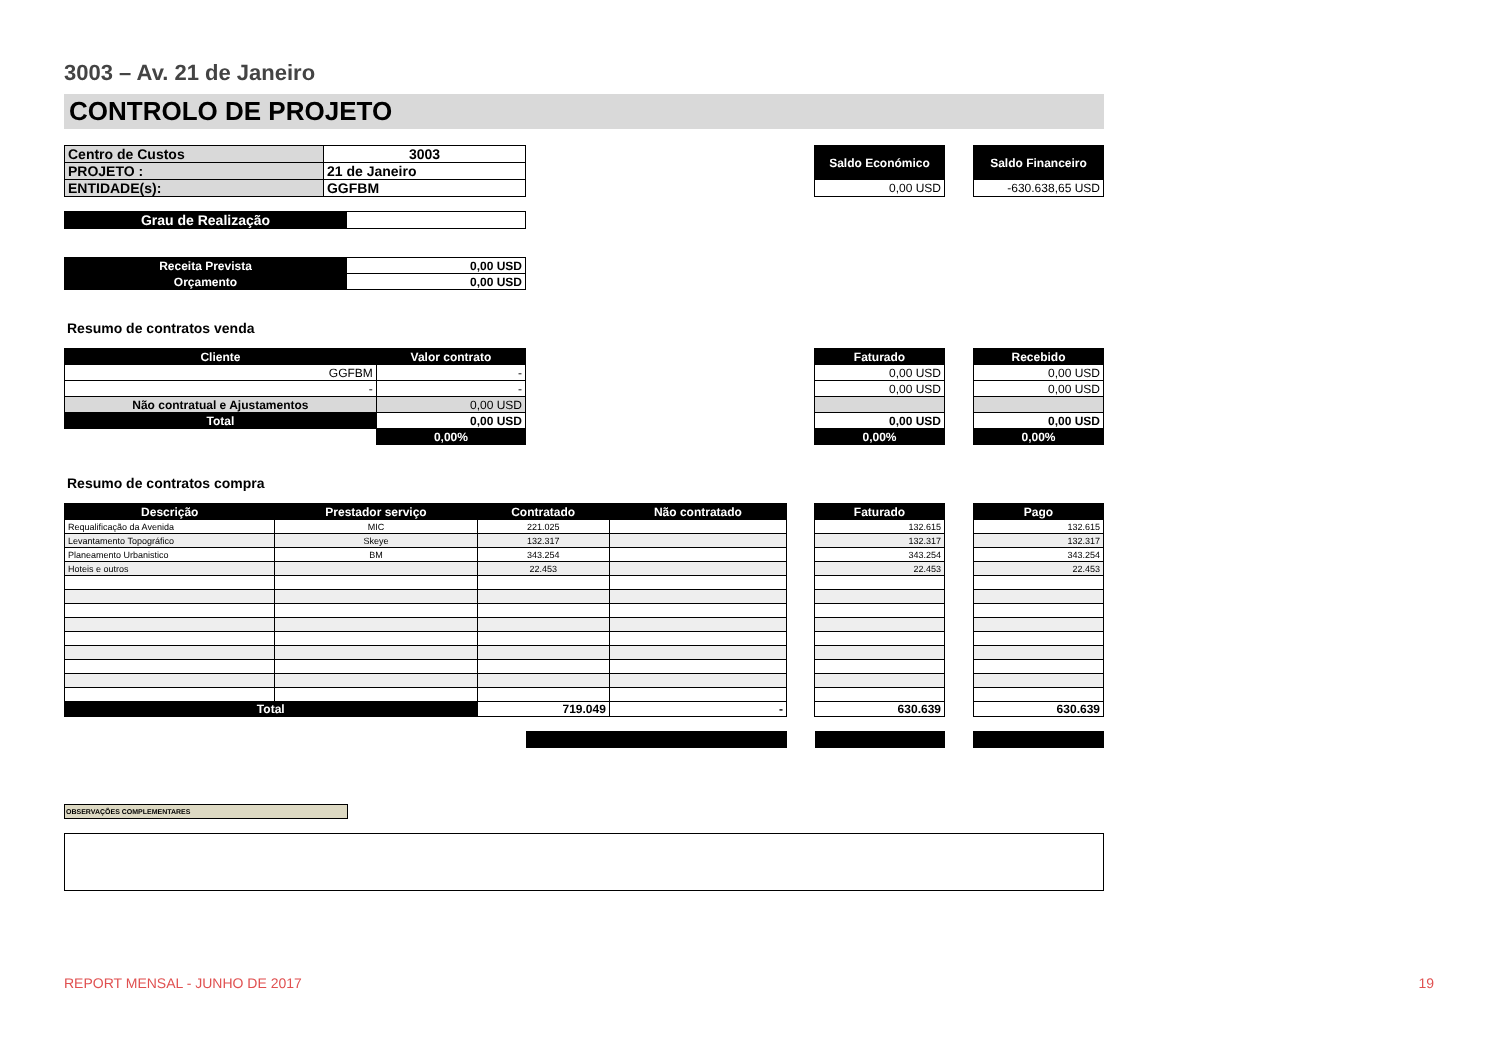3003 – Av. 21 de Janeiro
CONTROLO DE PROJETO
| Centro de Custos | 3003 |
| PROJETO : | 21 de Janeiro |
| ENTIDADE(s): | GGFBM |
| Saldo Económico |
| 0,00 USD |
| Saldo Financeiro |
| -630.638,65 USD |
| Grau de Realização | |
| Receita Prevista | 0,00 USD |
| Orçamento | 0,00 USD |
Resumo de contratos venda
| Cliente | Valor contrato |
| --- | --- |
| GGFBM | - |
| - | - |
| Não contratual e Ajustamentos | 0,00 USD |
| Total | 0,00 USD |
| | 0,00% |
| Faturado |
| --- |
| 0,00 USD |
| 0,00 USD |
| 0,00 USD |
| 0,00% |
| Recebido |
| --- |
| 0,00 USD |
| 0,00 USD |
| 0,00 USD |
| 0,00% |
Resumo de contratos compra
| Descrição | Prestador serviço | Contratado | Não contratado |
| --- | --- | --- | --- |
| Requalificação da Avenida | MIC | 221.025 | |
| Levantamento Topográfico | Skeye | 132.317 | |
| Planeamento Urbanistico | BM | 343.254 | |
| Hoteis e outros | | 22.453 | |
| Total | | 719.049 | - |
| Faturado |
| --- |
| 132.615 |
| 132.317 |
| 343.254 |
| 22.453 |
| 630.639 |
| Pago |
| --- |
| 132.615 |
| 132.317 |
| 343.254 |
| 22.453 |
| 630.639 |
OBSERVAÇÕES COMPLEMENTARES
REPORT MENSAL - JUNHO DE 2017 19